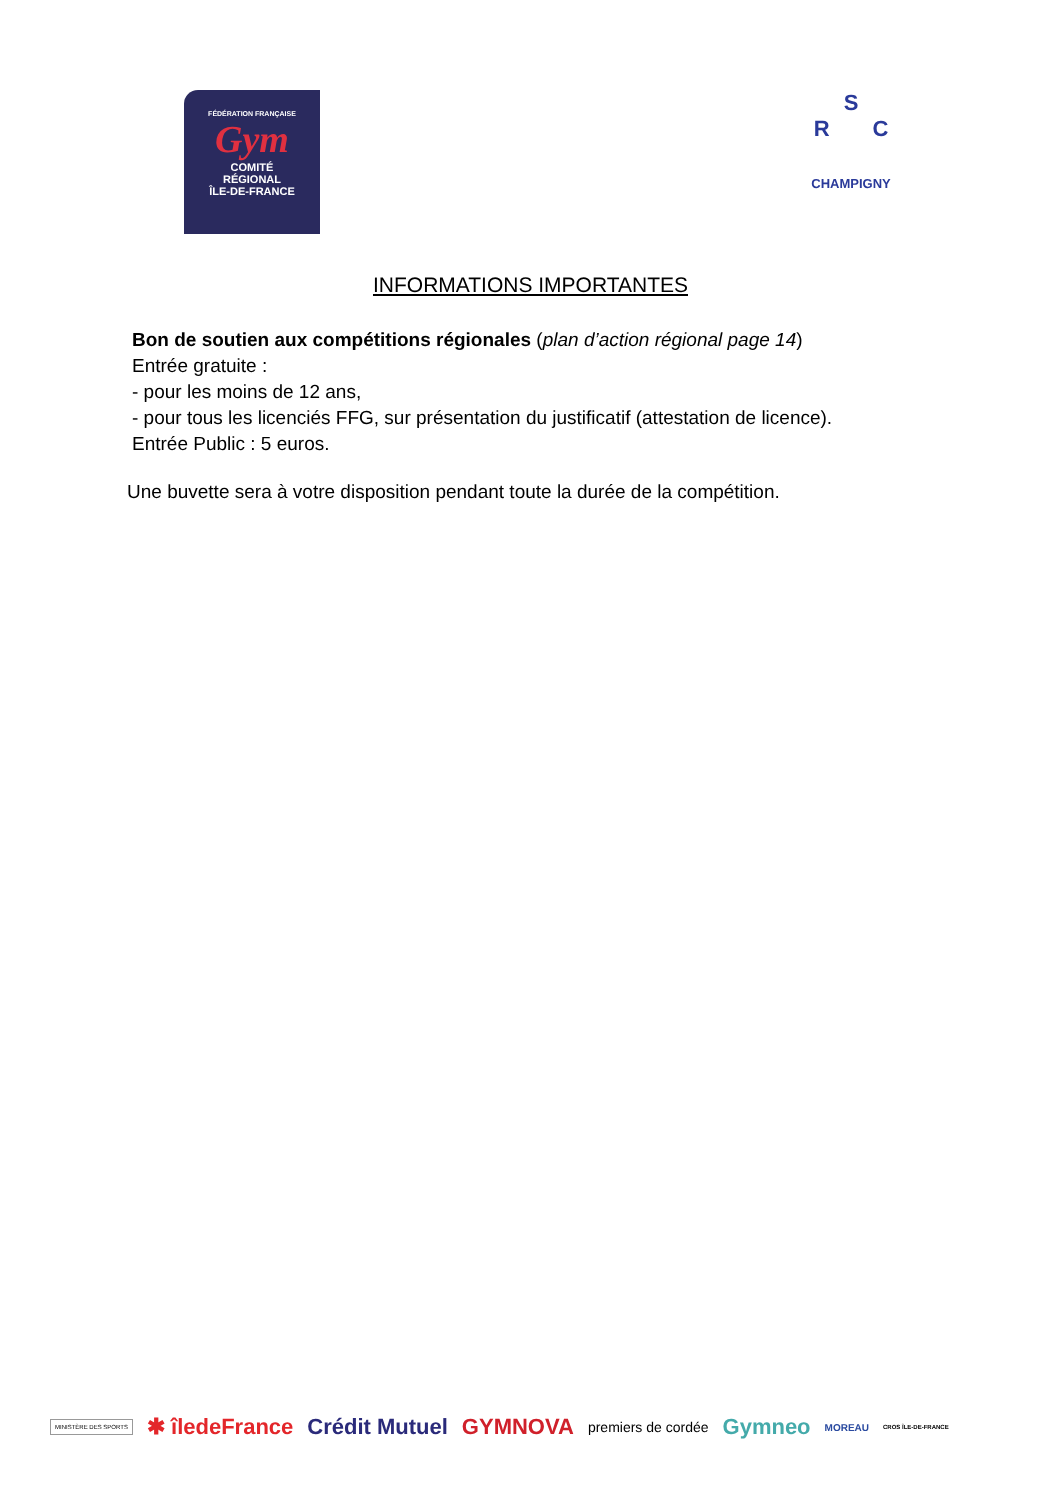FÉDÉRATION FRANÇAISE
Gym
COMITÉ
RÉGIONAL
ÎLE-DE-FRANCE
S
R C
CHAMPIGNY
INFORMATIONS IMPORTANTES
Bon de soutien aux compétitions régionales (plan d’action régional page 14)
Entrée gratuite :
- pour les moins de 12 ans,
- pour tous les licenciés FFG, sur présentation du justificatif (attestation de licence).
Entrée Public : 5 euros.
Une buvette sera à votre disposition pendant toute la durée de la compétition.
MINISTÈRE DES SPORTS ✱ îledeFrance Crédit Mutuel GYMNOVA premiers de cordée Gymneo MOREAU CROS ÎLE-DE-FRANCE